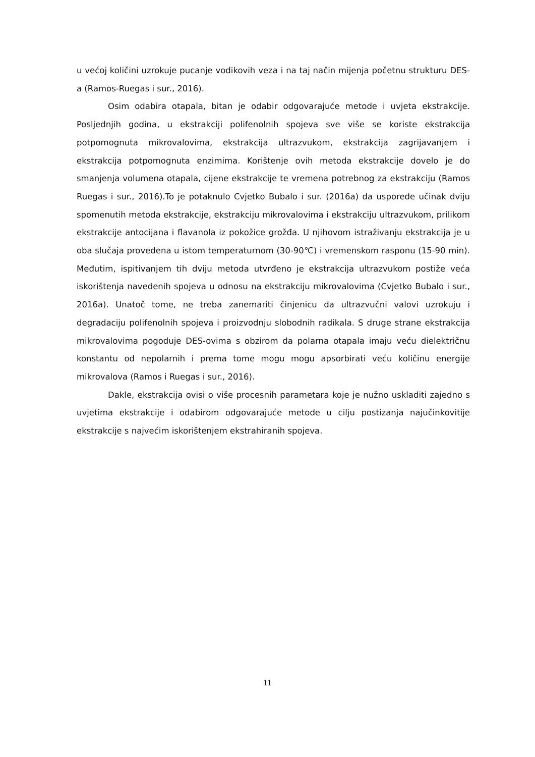u većoj količini uzrokuje pucanje vodikovih veza i na taj način mijenja početnu strukturu DES-a (Ramos-Ruegas i sur., 2016).
Osim odabira otapala, bitan je odabir odgovarajuće metode i uvjeta ekstrakcije. Posljednjih godina, u ekstrakciji polifenolnih spojeva sve više se koriste ekstrakcija potpomognuta mikrovalovima, ekstrakcija ultrazvukom, ekstrakcija zagrijavanjem i ekstrakcija potpomognuta enzimima. Korištenje ovih metoda ekstrakcije dovelo je do smanjenja volumena otapala, cijene ekstrakcije te vremena potrebnog za ekstrakciju (Ramos Ruegas i sur., 2016).To je potaknulo Cvjetko Bubalo i sur. (2016a) da usporede učinak dviju spomenutih metoda ekstrakcije, ekstrakciju mikrovalovima i ekstrakciju ultrazvukom, prilikom ekstrakcije antocijana i flavanola iz pokožice grožđa. U njihovom istraživanju ekstrakcija je u oba slučaja provedena u istom temperaturnom (30-90℃) i vremenskom rasponu (15-90 min). Međutim, ispitivanjem tih dviju metoda utvrđeno je ekstrakcija ultrazvukom postiže veća iskorištenja navedenih spojeva u odnosu na ekstrakciju mikrovalovima (Cvjetko Bubalo i sur., 2016a). Unatoč tome, ne treba zanemariti činjenicu da ultrazvučni valovi uzrokuju i degradaciju polifenolnih spojeva i proizvodnju slobodnih radikala. S druge strane ekstrakcija mikrovalovima pogoduje DES-ovima s obzirom da polarna otapala imaju veću dielektričnu konstantu od nepolarnih i prema tome mogu mogu apsorbirati veću količinu energije mikrovalova (Ramos i Ruegas i sur., 2016).
Dakle, ekstrakcija ovisi o više procesnih parametara koje je nužno uskladiti zajedno s uvjetima ekstrakcije i odabirom odgovarajuće metode u cilju postizanja najučinkovitije ekstrakcije s najvećim iskorištenjem ekstrahiranih spojeva.
11